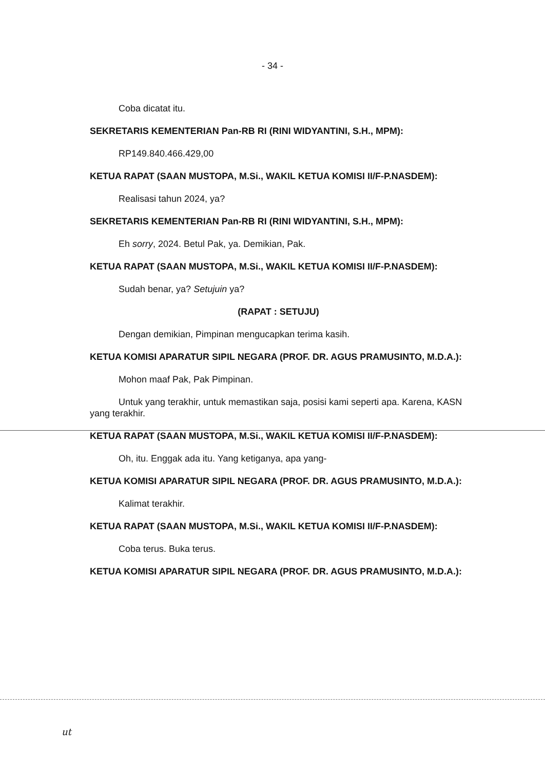- 34 -
Coba dicatat itu.
SEKRETARIS KEMENTERIAN Pan-RB RI (RINI WIDYANTINI, S.H., MPM):
RP149.840.466.429,00
KETUA RAPAT (SAAN MUSTOPA, M.Si., WAKIL KETUA KOMISI II/F-P.NASDEM):
Realisasi tahun 2024, ya?
SEKRETARIS KEMENTERIAN Pan-RB RI (RINI WIDYANTINI, S.H., MPM):
Eh sorry, 2024. Betul Pak, ya. Demikian, Pak.
KETUA RAPAT (SAAN MUSTOPA, M.Si., WAKIL KETUA KOMISI II/F-P.NASDEM):
Sudah benar, ya? Setujuin ya?
(RAPAT : SETUJU)
Dengan demikian, Pimpinan mengucapkan terima kasih.
KETUA KOMISI APARATUR SIPIL NEGARA (PROF. DR. AGUS PRAMUSINTO, M.D.A.):
Mohon maaf Pak, Pak Pimpinan.
Untuk yang terakhir, untuk memastikan saja, posisi kami seperti apa. Karena, KASN yang terakhir.
KETUA RAPAT (SAAN MUSTOPA, M.Si., WAKIL KETUA KOMISI II/F-P.NASDEM):
Oh, itu. Enggak ada itu. Yang ketiganya, apa yang-
KETUA KOMISI APARATUR SIPIL NEGARA (PROF. DR. AGUS PRAMUSINTO, M.D.A.):
Kalimat terakhir.
KETUA RAPAT (SAAN MUSTOPA, M.Si., WAKIL KETUA KOMISI II/F-P.NASDEM):
Coba terus. Buka terus.
KETUA KOMISI APARATUR SIPIL NEGARA (PROF. DR. AGUS PRAMUSINTO, M.D.A.):
ut